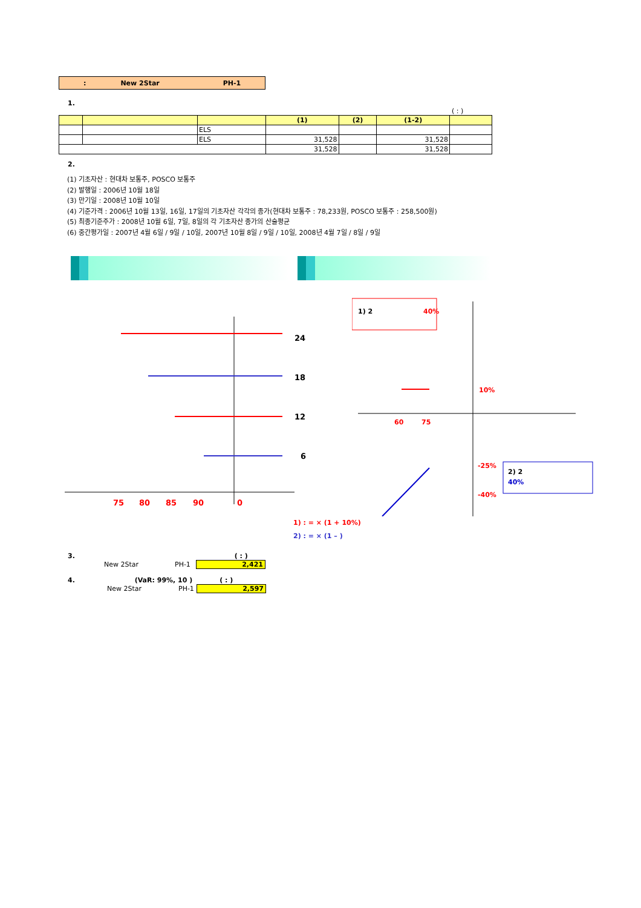: New 2Star PH-1
1.
( : )
| | | | (1) | (2) | (1-2) | |
| --- | --- | --- | --- | --- | --- | --- |
| | | ELS | | | | |
| | | ELS | 31,528 | | 31,528 | |
| | | | 31,528 | | 31,528 | |
2.
(1) 기초자산 : 현대차 보통주, POSCO 보통주
(2) 발행일 : 2006년 10월 18일
(3) 만기일 : 2008년 10월 10일
(4) 기준가격 : 2006년 10월 13일, 16일, 17일의 기초자산 각각의 종가(현대차 보통주 : 78,233원, POSCO 보통주 : 258,500원)
(5) 최종기준주가 : 2008년 10월 6일, 7일, 8일의 각 기초자산 종가의 산술평균
(6) 중간평가일 : 2007년 4월 6일 / 9일 / 10일, 2007년 10월 8일 / 9일 / 10일, 2008년 4월 7일 / 8일 / 9일
24
18
12
6
75
80
85
90
0
1) 2
40%
10%
60
75
-25%
-40%
2) 2
40%
1) : = × (1 + 10%)
2) : = × (1 – )
3. ( : )
New 2Star PH-1 2,421
4. (VaR: 99%, 10 ) ( : )
New 2Star PH-1 2,597